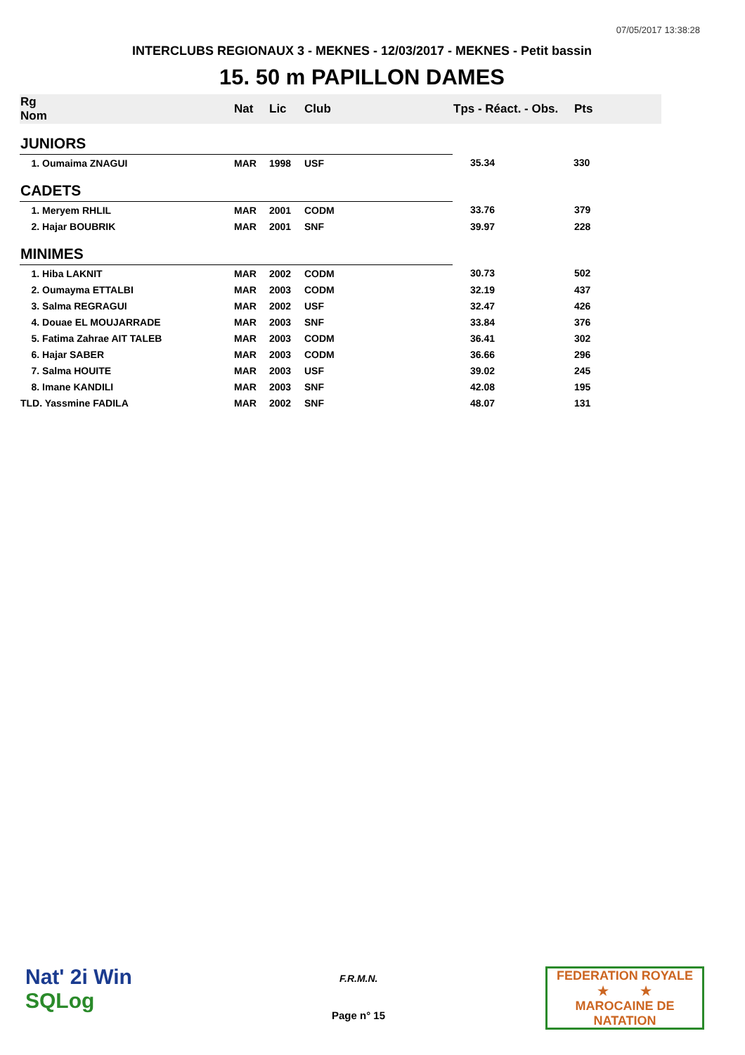07/05/2017 13:38:28
INTERCLUBS REGIONAUX 3 - MEKNES - 12/03/2017 - MEKNES - Petit bassin
15. 50 m PAPILLON DAMES
| Rg Nom | | Nat | Lic | Club | Tps - Réact. - Obs. | Pts |
| --- | --- | --- | --- | --- | --- | --- |
| JUNIORS | | | | | | |
| 1. Oumaima ZNAGUI | | MAR | 1998 | USF | 35.34 | 330 |
| CADETS | | | | | | |
| 1. Meryem RHLIL | | MAR | 2001 | CODM | 33.76 | 379 |
| 2. Hajar BOUBRIK | | MAR | 2001 | SNF | 39.97 | 228 |
| MINIMES | | | | | | |
| 1. Hiba LAKNIT | | MAR | 2002 | CODM | 30.73 | 502 |
| 2. Oumayma ETTALBI | | MAR | 2003 | CODM | 32.19 | 437 |
| 3. Salma REGRAGUI | | MAR | 2002 | USF | 32.47 | 426 |
| 4. Douae EL MOUJARRADE | | MAR | 2003 | SNF | 33.84 | 376 |
| 5. Fatima Zahrae AIT TALEB | | MAR | 2003 | CODM | 36.41 | 302 |
| 6. Hajar SABER | | MAR | 2003 | CODM | 36.66 | 296 |
| 7. Salma HOUITE | | MAR | 2003 | USF | 39.02 | 245 |
| 8. Imane KANDILI | | MAR | 2003 | SNF | 42.08 | 195 |
| TLD. Yassmine FADILA | | MAR | 2002 | SNF | 48.07 | 131 |
Nat' 2i Win
SQLog
F.R.M.N.
Page n° 15
FEDERATION ROYALE
★ ★
MAROCAINE DE NATATION